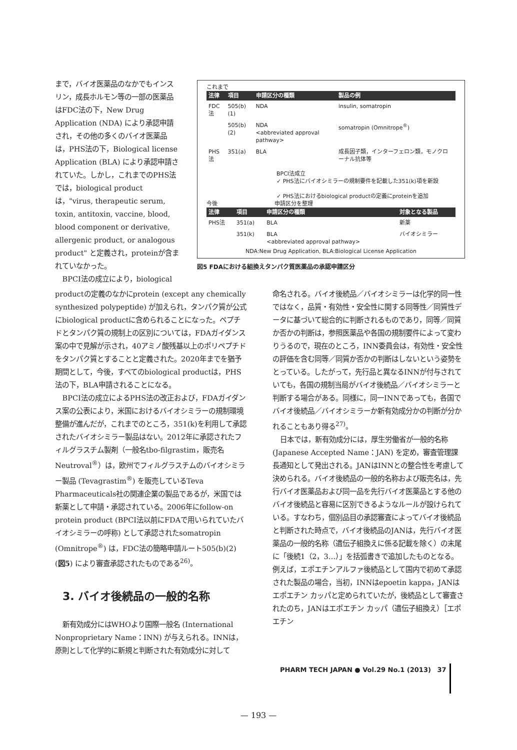まで，バイオ医薬品のなかでもインスリン，成長ホルモン等の一部の医薬品はFDC法の下，New Drug Application (NDA) により承認申請され，その他の多くのバイオ医薬品は，PHS法の下，Biological license Application (BLA) により承認申請されていた。しかし，これまでのPHS法では，biological productは，"virus, therapeutic serum, toxin, antitoxin, vaccine, blood, blood component or derivative, allergenic product, or analogous product" と定義され，proteinが含まれていなかった。
BPCI法の成立により，biological
これまで
| 法律 | 項目 | 申請区分の種類 | 製品の例 |
| --- | --- | --- | --- |
| FDC法 | 505(b)(1) | NDA | insulin, somatropin |
| | 505(b)(2) | NDA <abbreviated approval pathway> | somatropin (Omnitrope<sup>®</sup>) |
| PHS法 | 351(a) | BLA | 成長因子類，インターフェロン類，モノクローナル抗体等 |
BPCI法成立
✓ PHS法にバイオシミラーの規制要件を記載した351(k)項を新設
✓ PHS法におけるbiological productの定義にproteinを追加
今後 申請区分を整理
| 法律 | 項目 | 申請区分の種類 | 対象となる製品 |
| --- | --- | --- | --- |
| PHS法 | 351(a) | BLA | 新薬 |
| | 351(k) | BLA <abbreviated approval pathway> | バイオシミラー |
NDA:New Drug Application, BLA:Biological License Application
図5 FDAにおける組換えタンパク質医薬品の承認申請区分
productの定義のなかにprotein (except any chemically synthesized polypeptide) が加えられ，タンパク質が公式にbiological productに含められることになった。ペプチドとタンパク質の規制上の区別については，FDAガイダンス案の中で見解が示され，40アミノ酸残基以上のポリペプチドをタンパク質とすることと定義された。2020年までを猶予期間として，今後，すべてのbiological productは，PHS法の下，BLA申請されることになる。
BPCI法の成立によるPHS法の改正および，FDAガイダンス案の公表により，米国におけるバイオシミラーの規制環境整備が進んだが，これまでのところ，351(k)を利用して承認されたバイオシミラー製品はない。2012年に承認されたフィルグラスチム製剤（一般名tbo-filgrastim，販売名Neutroval<sup>®</sup>）は，欧州でフィルグラスチムのバイオシミラー製品 (Tevagrastim<sup>®</sup>) を販売しているTeva Pharmaceuticals社の関連企業の製品であるが，米国では新薬として申請・承認されている。2006年にfollow-on protein product (BPCI法以前にFDAで用いられていたバイオシミラーの呼称) として承認されたsomatropin (Omnitrope<sup>®</sup>) は，FDC法の簡略申請ルート505(b)(2) (図5) により審査承認されたものである<sup>26)</sup>。
3. バイオ後続品の一般的名称
新有効成分にはWHOより国際一般名 (International Nonproprietary Name：INN) が与えられる。INNは，原則として化学的に新規と判断された有効成分に対して
命名される。バイオ後続品／バイオシミラーは化学的同一性ではなく，品質・有効性・安全性に関する同等性／同質性データに基づいて総合的に判断されるものであり，同等／同質か否かの判断は，参照医薬品や各国の規制要件によって変わりうるので，現在のところ，INN委員会は，有効性・安全性の評価を含む同等／同質か否かの判断はしないという姿勢をとっている。したがって，先行品と異なるINNが付与されていても，各国の規制当局がバイオ後続品／バイオシミラーと判断する場合がある。同様に，同一INNであっても，各国でバイオ後続品／バイオシミラーか新有効成分かの判断が分かれることもあり得る<sup>27)</sup>。
日本では，新有効成分には，厚生労働省が一般的名称 (Japanese Accepted Name：JAN) を定め，審査管理課長通知として発出される。JANはINNとの整合性を考慮して決められる。バイオ後続品の一般的名称および販売名は，先行バイオ医薬品および同一品を先行バイオ医薬品とする他のバイオ後続品と容易に区別できるようなルールが設けられている。すなわち，個別品目の承認審査によってバイオ後続品と判断された時点で，バイオ後続品のJANは，先行バイオ医薬品の一般的名称（遺伝子組換えに係る記載を除く）の末尾に「後続1（2，3…）」を括弧書きで追加したものとなる。例えば，エポエチンアルファ後続品として国内で初めて承認された製品の場合，当初，INNはepoetin kappa，JANはエポエチン カッパと定められていたが，後続品として審査されたのち，JANはエポエチン カッパ（遺伝子組換え）［エポエチン
PHARM TECH JAPAN ● Vol.29 No.1 (2013) 37
— 193 —